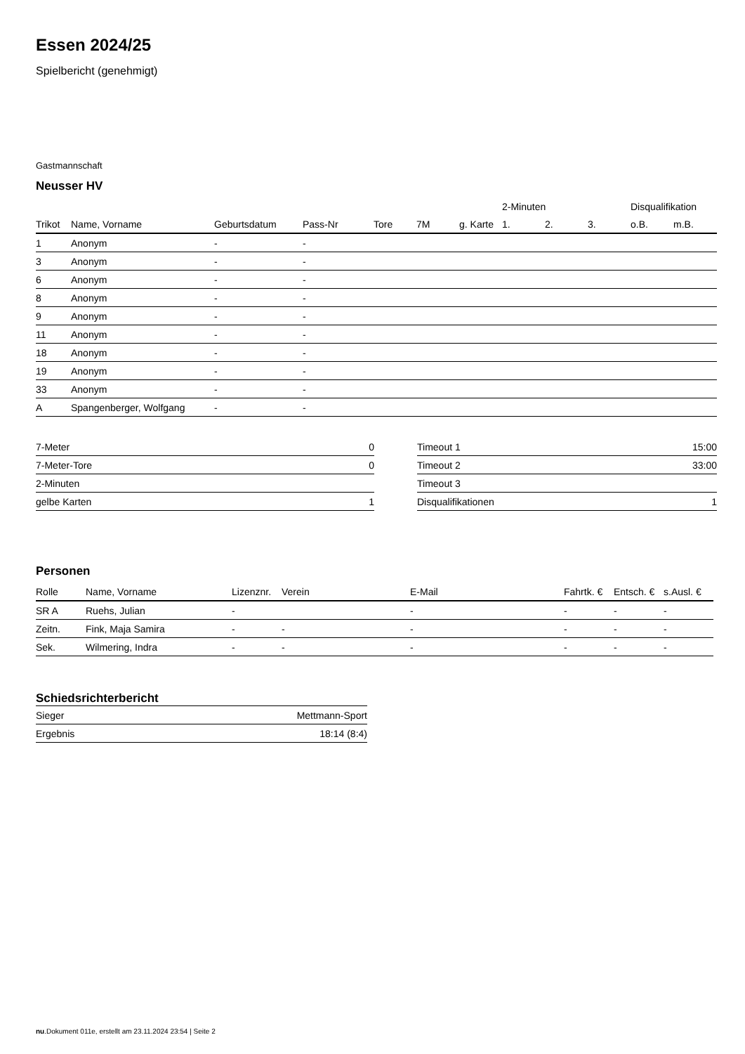Essen 2024/25
Spielbericht (genehmigt)
Gastmannschaft
Neusser HV
| | | | | | | | 2-Minuten | | | Disqualifikation | |
| --- | --- | --- | --- | --- | --- | --- | --- | --- | --- | --- | --- |
| Trikot | Name, Vorname | Geburtsdatum | Pass-Nr | Tore | 7M | g. Karte | 1. | 2. | 3. | o.B. | m.B. |
| 1 | Anonym | - | - | | | | | | | | |
| 3 | Anonym | - | - | | | | | | | | |
| 6 | Anonym | - | - | | | | | | | | |
| 8 | Anonym | - | - | | | | | | | | |
| 9 | Anonym | - | - | | | | | | | | |
| 11 | Anonym | - | - | | | | | | | | |
| 18 | Anonym | - | - | | | | | | | | |
| 19 | Anonym | - | - | | | | | | | | |
| 33 | Anonym | - | - | | | | | | | | |
| A | Spangenberger, Wolfgang | - | - | | | | | | | | |
| 7-Meter | 0 |
| 7-Meter-Tore | 0 |
| 2-Minuten | |
| gelbe Karten | 1 |
| Timeout 1 | 15:00 |
| Timeout 2 | 33:00 |
| Timeout 3 | |
| Disqualifikationen | 1 |
Personen
| Rolle | Name, Vorname | Lizenznr. | Verein | E-Mail | Fahrtk. € | Entsch. € | s.Ausl. € |
| --- | --- | --- | --- | --- | --- | --- | --- |
| SR A | Ruehs, Julian | - | | - | - | - | - |
| Zeitn. | Fink, Maja Samira | - | - | - | - | - | - |
| Sek. | Wilmering, Indra | - | - | - | - | - | - |
Schiedsrichterbericht
| Sieger | Mettmann-Sport |
| Ergebnis | 18:14 (8:4) |
nu.Dokument 011e, erstellt am 23.11.2024 23:54 | Seite 2